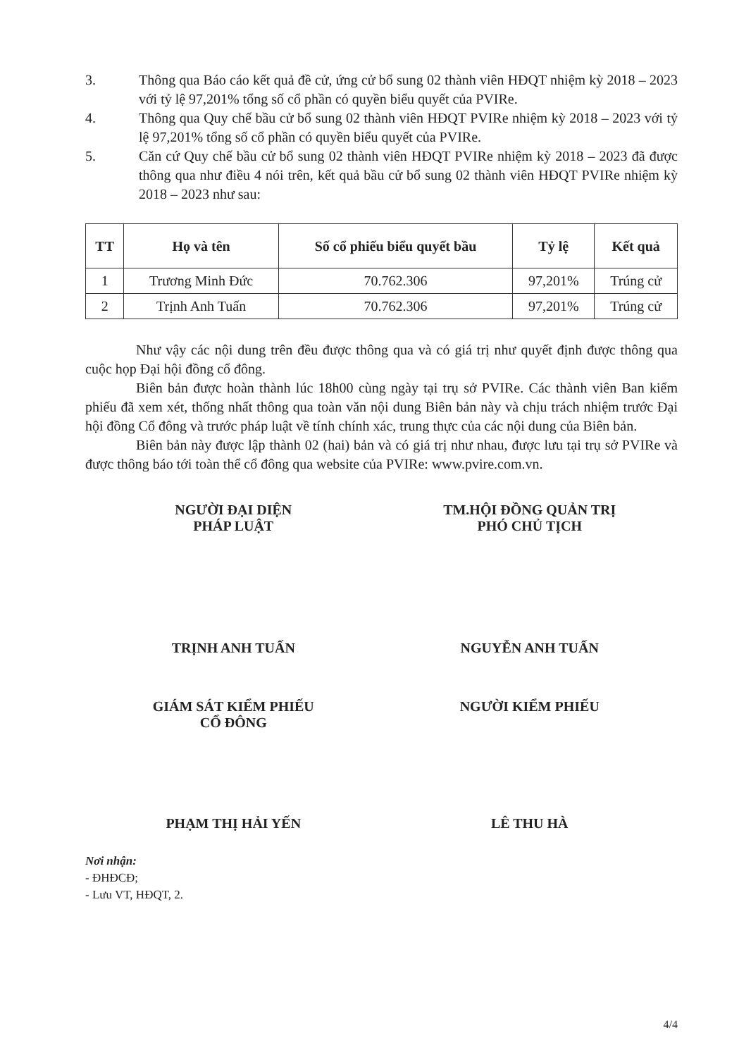3. Thông qua Báo cáo kết quả đề cử, ứng cử bổ sung 02 thành viên HĐQT nhiệm kỳ 2018 – 2023 với tỷ lệ 97,201% tổng số cổ phần có quyền biểu quyết của PVIRe.
4. Thông qua Quy chế bầu cử bổ sung 02 thành viên HĐQT PVIRe nhiệm kỳ 2018 – 2023 với tỷ lệ 97,201% tổng số cổ phần có quyền biểu quyết của PVIRe.
5. Căn cứ Quy chế bầu cử bổ sung 02 thành viên HĐQT PVIRe nhiệm kỳ 2018 – 2023 đã được thông qua như điều 4 nói trên, kết quả bầu cử bổ sung 02 thành viên HĐQT PVIRe nhiệm kỳ 2018 – 2023 như sau:
| TT | Họ và tên | Số cổ phiếu biểu quyết bầu | Tỷ lệ | Kết quả |
| --- | --- | --- | --- | --- |
| 1 | Trương Minh Đức | 70.762.306 | 97,201% | Trúng cử |
| 2 | Trịnh Anh Tuấn | 70.762.306 | 97,201% | Trúng cử |
Như vậy các nội dung trên đều được thông qua và có giá trị như quyết định được thông qua cuộc họp Đại hội đồng cổ đông.
Biên bản được hoàn thành lúc 18h00 cùng ngày tại trụ sở PVIRe. Các thành viên Ban kiểm phiếu đã xem xét, thống nhất thông qua toàn văn nội dung Biên bản này và chịu trách nhiệm trước Đại hội đồng Cổ đông và trước pháp luật về tính chính xác, trung thực của các nội dung của Biên bản.
Biên bản này được lập thành 02 (hai) bản và có giá trị như nhau, được lưu tại trụ sở PVIRe và được thông báo tới toàn thể cổ đông qua website của PVIRe: www.pvire.com.vn.
NGƯỜI ĐẠI DIỆN
PHÁP LUẬT
TRỊNH ANH TUẤN
TM.HỘI ĐỒNG QUẢN TRỊ
PHÓ CHỦ TỊCH
NGUYỄN ANH TUẤN
GIÁM SÁT KIỂM PHIẾU
CỔ ĐÔNG
PHẠM THỊ HẢI YẾN
NGƯỜI KIỂM PHIẾU
LÊ THU HÀ
Nơi nhận:
- ĐHĐCĐ;
- Lưu VT, HĐQT, 2.
4/4